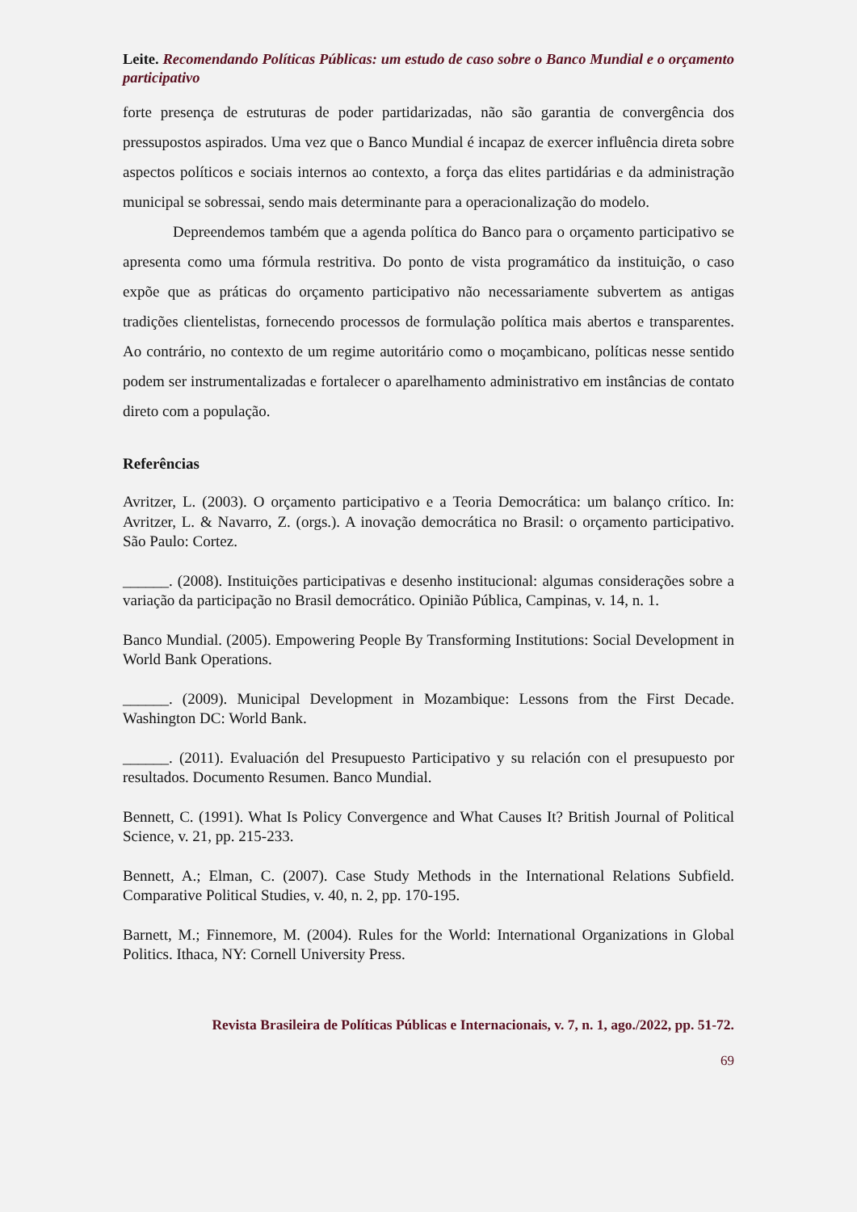Leite. Recomendando Políticas Públicas: um estudo de caso sobre o Banco Mundial e o orçamento participativo
forte presença de estruturas de poder partidarizadas, não são garantia de convergência dos pressupostos aspirados. Uma vez que o Banco Mundial é incapaz de exercer influência direta sobre aspectos políticos e sociais internos ao contexto, a força das elites partidárias e da administração municipal se sobressai, sendo mais determinante para a operacionalização do modelo.
Depreendemos também que a agenda política do Banco para o orçamento participativo se apresenta como uma fórmula restritiva. Do ponto de vista programático da instituição, o caso expõe que as práticas do orçamento participativo não necessariamente subvertem as antigas tradições clientelistas, fornecendo processos de formulação política mais abertos e transparentes. Ao contrário, no contexto de um regime autoritário como o moçambicano, políticas nesse sentido podem ser instrumentalizadas e fortalecer o aparelhamento administrativo em instâncias de contato direto com a população.
Referências
Avritzer, L. (2003). O orçamento participativo e a Teoria Democrática: um balanço crítico. In: Avritzer, L. & Navarro, Z. (orgs.). A inovação democrática no Brasil: o orçamento participativo. São Paulo: Cortez.
______. (2008). Instituições participativas e desenho institucional: algumas considerações sobre a variação da participação no Brasil democrático. Opinião Pública, Campinas, v. 14, n. 1.
Banco Mundial. (2005). Empowering People By Transforming Institutions: Social Development in World Bank Operations.
______. (2009). Municipal Development in Mozambique: Lessons from the First Decade. Washington DC: World Bank.
______. (2011). Evaluación del Presupuesto Participativo y su relación con el presupuesto por resultados. Documento Resumen. Banco Mundial.
Bennett, C. (1991). What Is Policy Convergence and What Causes It? British Journal of Political Science, v. 21, pp. 215-233.
Bennett, A.; Elman, C. (2007). Case Study Methods in the International Relations Subfield. Comparative Political Studies, v. 40, n. 2, pp. 170-195.
Barnett, M.; Finnemore, M. (2004). Rules for the World: International Organizations in Global Politics. Ithaca, NY: Cornell University Press.
Revista Brasileira de Políticas Públicas e Internacionais, v. 7, n. 1, ago./2022, pp. 51-72.
69